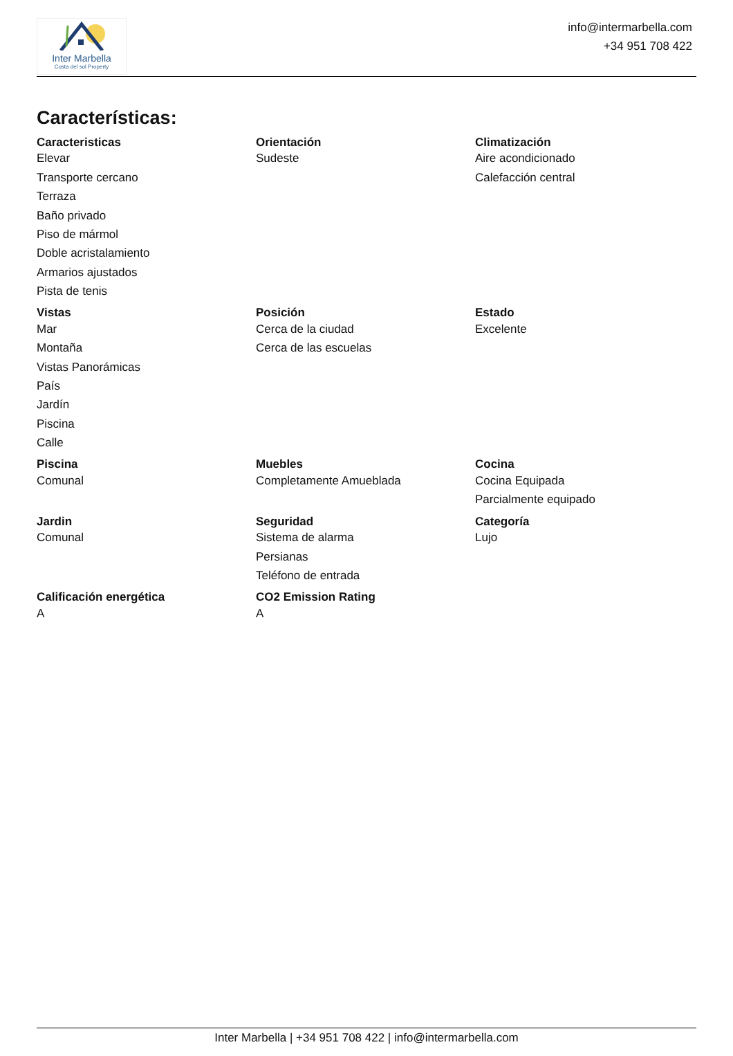Inter Marbella
Costa del sol Property
info@intermarbella.com
+34 951 708 422
Características:
| Caracteristicas | Orientación | Climatización |
| --- | --- | --- |
| Elevar | Sudeste | Aire acondicionado |
| Transporte cercano | | Calefacción central |
| Terraza | | |
| Baño privado | | |
| Piso de mármol | | |
| Doble acristalamiento | | |
| Armarios ajustados | | |
| Pista de tenis | | |
| Vistas | Posición | Estado |
| Mar | Cerca de la ciudad | Excelente |
| Montaña | Cerca de las escuelas | |
| Vistas Panorámicas | | |
| País | | |
| Jardín | | |
| Piscina | | |
| Calle | | |
| Piscina | Muebles | Cocina |
| Comunal | Completamente Amueblada | Cocina Equipada |
| | | Parcialmente equipado |
| Jardin | Seguridad | Categoría |
| Comunal | Sistema de alarma | Lujo |
| | Persianas | |
| | Teléfono de entrada | |
| Calificación energética | CO2 Emission Rating | |
| A | A | |
Inter Marbella | +34 951 708 422 | info@intermarbella.com